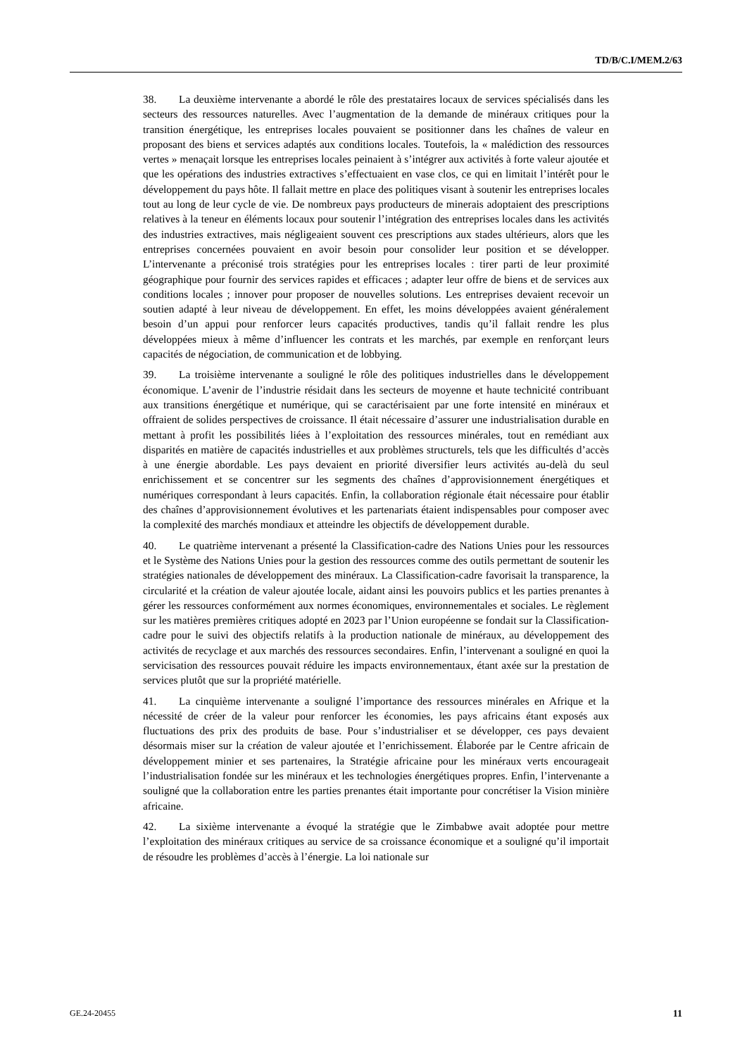TD/B/C.I/MEM.2/63
38. La deuxième intervenante a abordé le rôle des prestataires locaux de services spécialisés dans les secteurs des ressources naturelles. Avec l’augmentation de la demande de minéraux critiques pour la transition énergétique, les entreprises locales pouvaient se positionner dans les chaînes de valeur en proposant des biens et services adaptés aux conditions locales. Toutefois, la « malédiction des ressources vertes » menaçait lorsque les entreprises locales peinaient à s’intégrer aux activités à forte valeur ajoutée et que les opérations des industries extractives s’effectuaient en vase clos, ce qui en limitait l’intérêt pour le développement du pays hôte. Il fallait mettre en place des politiques visant à soutenir les entreprises locales tout au long de leur cycle de vie. De nombreux pays producteurs de minerais adoptaient des prescriptions relatives à la teneur en éléments locaux pour soutenir l’intégration des entreprises locales dans les activités des industries extractives, mais négligeaient souvent ces prescriptions aux stades ultérieurs, alors que les entreprises concernées pouvaient en avoir besoin pour consolider leur position et se développer. L’intervenante a préconisé trois stratégies pour les entreprises locales : tirer parti de leur proximité géographique pour fournir des services rapides et efficaces ; adapter leur offre de biens et de services aux conditions locales ; innover pour proposer de nouvelles solutions. Les entreprises devaient recevoir un soutien adapté à leur niveau de développement. En effet, les moins développées avaient généralement besoin d’un appui pour renforcer leurs capacités productives, tandis qu’il fallait rendre les plus développées mieux à même d’influencer les contrats et les marchés, par exemple en renforçant leurs capacités de négociation, de communication et de lobbying.
39. La troisième intervenante a souligné le rôle des politiques industrielles dans le développement économique. L’avenir de l’industrie résidait dans les secteurs de moyenne et haute technicité contribuant aux transitions énergétique et numérique, qui se caractérisaient par une forte intensité en minéraux et offraient de solides perspectives de croissance. Il était nécessaire d’assurer une industrialisation durable en mettant à profit les possibilités liées à l’exploitation des ressources minérales, tout en remédiant aux disparités en matière de capacités industrielles et aux problèmes structurels, tels que les difficultés d’accès à une énergie abordable. Les pays devaient en priorité diversifier leurs activités au-delà du seul enrichissement et se concentrer sur les segments des chaînes d’approvisionnement énergétiques et numériques correspondant à leurs capacités. Enfin, la collaboration régionale était nécessaire pour établir des chaînes d’approvisionnement évolutives et les partenariats étaient indispensables pour composer avec la complexité des marchés mondiaux et atteindre les objectifs de développement durable.
40. Le quatrième intervenant a présenté la Classification-cadre des Nations Unies pour les ressources et le Système des Nations Unies pour la gestion des ressources comme des outils permettant de soutenir les stratégies nationales de développement des minéraux. La Classification-cadre favorisait la transparence, la circularité et la création de valeur ajoutée locale, aidant ainsi les pouvoirs publics et les parties prenantes à gérer les ressources conformément aux normes économiques, environnementales et sociales. Le règlement sur les matières premières critiques adopté en 2023 par l’Union européenne se fondait sur la Classification-cadre pour le suivi des objectifs relatifs à la production nationale de minéraux, au développement des activités de recyclage et aux marchés des ressources secondaires. Enfin, l’intervenant a souligné en quoi la servicisation des ressources pouvait réduire les impacts environnementaux, étant axée sur la prestation de services plutôt que sur la propriété matérielle.
41. La cinquième intervenante a souligné l’importance des ressources minérales en Afrique et la nécessité de créer de la valeur pour renforcer les économies, les pays africains étant exposés aux fluctuations des prix des produits de base. Pour s’industrialiser et se développer, ces pays devaient désormais miser sur la création de valeur ajoutée et l’enrichissement. Élaborée par le Centre africain de développement minier et ses partenaires, la Stratégie africaine pour les minéraux verts encourageait l’industrialisation fondée sur les minéraux et les technologies énergétiques propres. Enfin, l’intervenante a souligné que la collaboration entre les parties prenantes était importante pour concrétiser la Vision minière africaine.
42. La sixième intervenante a évoqué la stratégie que le Zimbabwe avait adoptée pour mettre l’exploitation des minéraux critiques au service de sa croissance économique et a souligné qu’il importait de résoudre les problèmes d’accès à l’énergie. La loi nationale sur
GE.24-20455 11